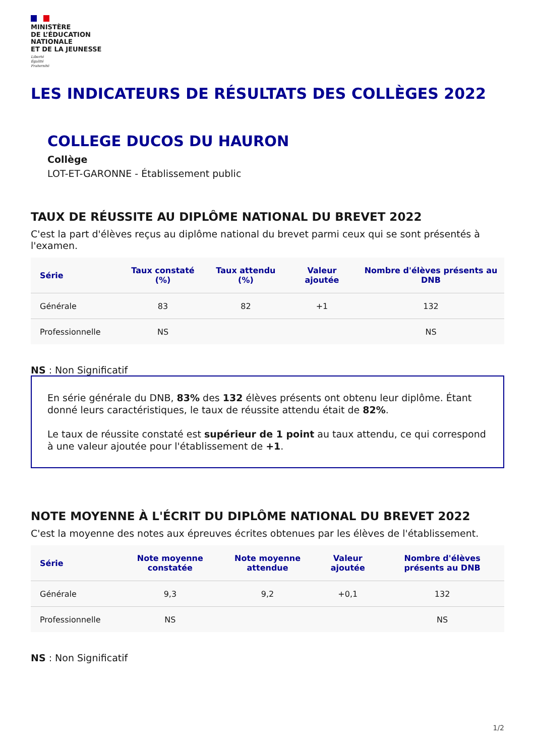MINISTÈRE
DE L’ÉDUCATION
NATIONALE
ET DE LA JEUNESSE
Liberté
Égalité
Fraternité
LES INDICATEURS DE RÉSULTATS DES COLLÈGES 2022
COLLEGE DUCOS DU HAURON
Collège
LOT-ET-GARONNE - Établissement public
TAUX DE RÉUSSITE AU DIPLÔME NATIONAL DU BREVET 2022
C'est la part d'élèves reçus au diplôme national du brevet parmi ceux qui se sont présentés à l'examen.
| Série | Taux constaté (%) | Taux attendu (%) | Valeur ajoutée | Nombre d'élèves présents au DNB |
| --- | --- | --- | --- | --- |
| Générale | 83 | 82 | +1 | 132 |
| Professionnelle | NS | | | NS |
NS : Non Significatif
En série générale du DNB, 83% des 132 élèves présents ont obtenu leur diplôme. Étant donné leurs caractéristiques, le taux de réussite attendu était de 82%.
Le taux de réussite constaté est supérieur de 1 point au taux attendu, ce qui correspond à une valeur ajoutée pour l'établissement de +1.
NOTE MOYENNE À L'ÉCRIT DU DIPLÔME NATIONAL DU BREVET 2022
C'est la moyenne des notes aux épreuves écrites obtenues par les élèves de l'établissement.
| Série | Note moyenne constatée | Note moyenne attendue | Valeur ajoutée | Nombre d'élèves présents au DNB |
| --- | --- | --- | --- | --- |
| Générale | 9,3 | 9,2 | +0,1 | 132 |
| Professionnelle | NS | | | NS |
NS : Non Significatif
1/2